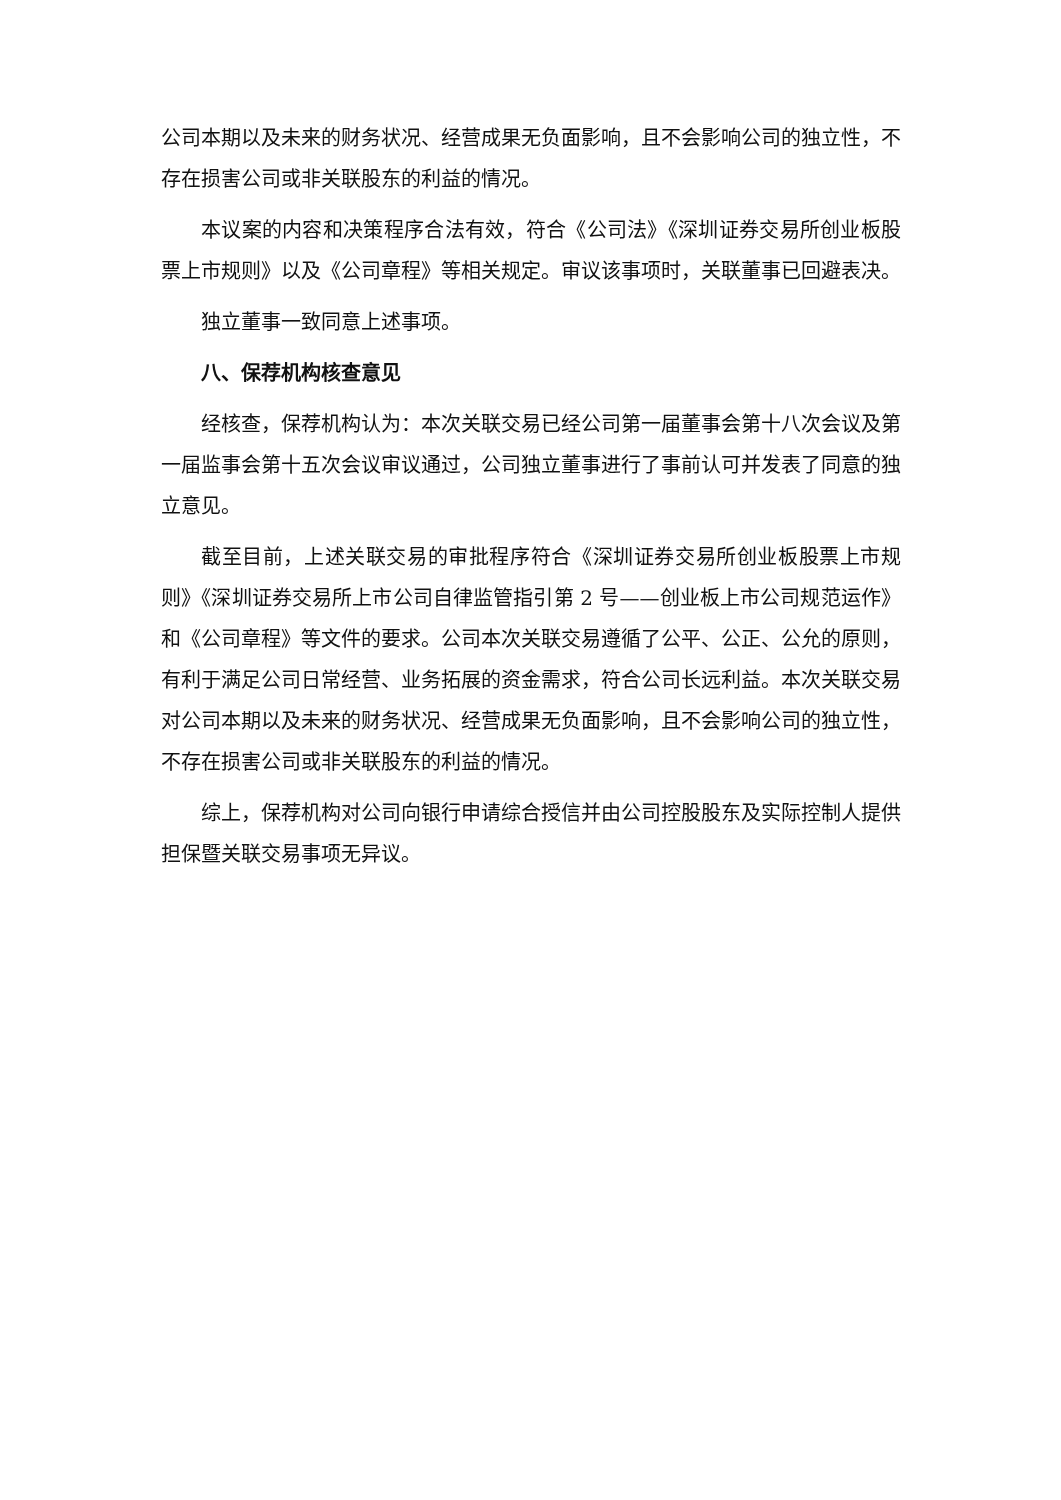公司本期以及未来的财务状况、经营成果无负面影响，且不会影响公司的独立性，不存在损害公司或非关联股东的利益的情况。
本议案的内容和决策程序合法有效，符合《公司法》《深圳证券交易所创业板股票上市规则》以及《公司章程》等相关规定。审议该事项时，关联董事已回避表决。
独立董事一致同意上述事项。
八、保荐机构核查意见
经核查，保荐机构认为：本次关联交易已经公司第一届董事会第十八次会议及第一届监事会第十五次会议审议通过，公司独立董事进行了事前认可并发表了同意的独立意见。
截至目前，上述关联交易的审批程序符合《深圳证券交易所创业板股票上市规则》《深圳证券交易所上市公司自律监管指引第 2 号——创业板上市公司规范运作》和《公司章程》等文件的要求。公司本次关联交易遵循了公平、公正、公允的原则，有利于满足公司日常经营、业务拓展的资金需求，符合公司长远利益。本次关联交易对公司本期以及未来的财务状况、经营成果无负面影响，且不会影响公司的独立性，不存在损害公司或非关联股东的利益的情况。
综上，保荐机构对公司向银行申请综合授信并由公司控股股东及实际控制人提供担保暨关联交易事项无异议。